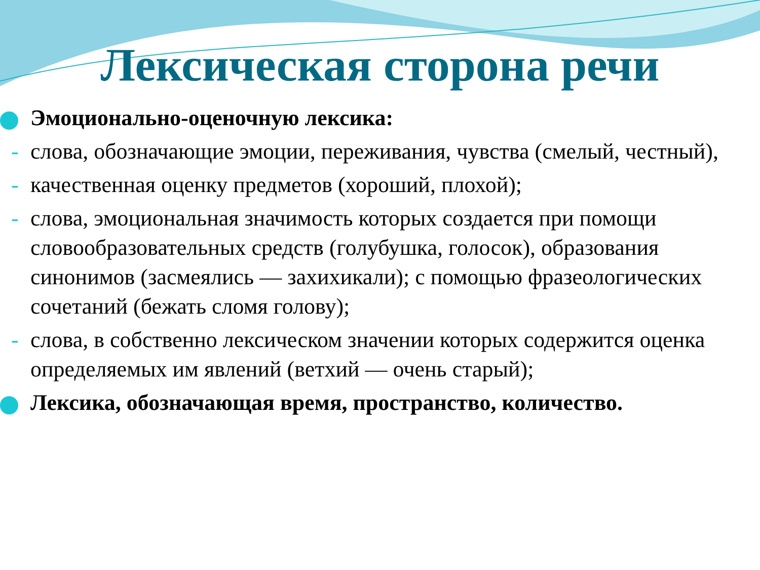Лексическая сторона речи
Эмоционально-оценочную лексика:
- слова, обозначающие эмоции, переживания, чувства (смелый, честный),
- качественная оценку предметов (хороший, плохой);
- слова, эмоциональная значимость которых создается при помощи словообразовательных средств (голубушка, голосок), образования синонимов (засмеялись — захихикали); с помощью фразеологических сочетаний (бежать сломя голову);
- слова, в собственно лексическом значении которых содержится оценка определяемых им явлений (ветхий — очень старый);
Лексика, обозначающая время, пространство, количество.